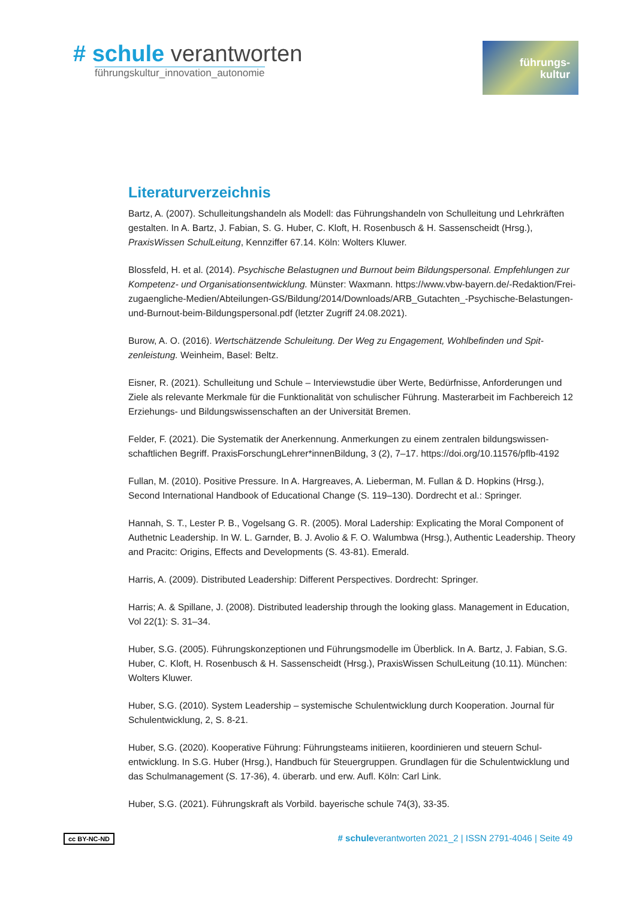# schule verantworten
führungskultur_innovation_autonomie
führungs-
kultur
Literaturverzeichnis
Bartz, A. (2007). Schulleitungshandeln als Modell: das Führungshandeln von Schulleitung und Lehr­kräften gestalten. In A. Bartz, J. Fabian, S. G. Huber, C. Kloft, H. Rosenbusch & H. Sassenscheidt (Hrsg.), PraxisWissen SchulLeitung, Kennziffer 67.14. Köln: Wolters Kluwer.
Blossfeld, H. et al. (2014). Psychische Belastugnen und Burnout beim Bildungspersonal. Empfehlungen zur Kompetenz- und Organisationsentwicklung. Münster: Waxmann. https://www.vbw-bayern.de/-Redaktion/Frei-zugaengliche-Medien/Abteilungen-GS/Bildung/2014/Downloads/ARB_Gutachten_-Psychische-Belastungen-und-Burnout-beim-Bildungspersonal.pdf (letzter Zugriff 24.08.2021).
Burow, A. O. (2016). Wertschätzende Schuleitung. Der Weg zu Engagement, Wohlbefinden und Spit­zenleistung. Weinheim, Basel: Beltz.
Eisner, R. (2021). Schulleitung und Schule – Interviewstudie über Werte, Bedürfnisse, Anforderungen und Ziele als relevante Merkmale für die Funktionalität von schulischer Führung. Masterarbeit im Fachbereich 12 Erziehungs- und Bildungswissenschaften an der Universität Bremen.
Felder, F. (2021). Die Systematik der Anerkennung. Anmerkungen zu einem zentralen bildungswissen­schaftlichen Begriff. PraxisForschungLehrer*innenBildung, 3 (2), 7–17. https://doi.org/10.11576/pflb-4192
Fullan, M. (2010). Positive Pressure. In A. Hargreaves, A. Lieberman, M. Fullan & D. Hopkins (Hrsg.), Second International Handbook of Educational Change (S. 119–130). Dordrecht et al.: Springer.
Hannah, S. T., Lester P. B., Vogelsang G. R. (2005). Moral Ladership: Explicating the Moral Component of Authetnic Leadership. In W. L. Garnder, B. J. Avolio & F. O. Walumbwa (Hrsg.), Authentic Leadership. Theory and Pracitc: Origins, Effects and Developments (S. 43-81). Emerald.
Harris, A. (2009). Distributed Leadership: Different Perspectives. Dordrecht: Springer.
Harris; A. & Spillane, J. (2008). Distributed leadership through the looking glass. Management in Education, Vol 22(1): S. 31–34.
Huber, S.G. (2005). Führungskonzeptionen und Führungsmodelle im Überblick. In A. Bartz, J. Fabian, S.G. Huber, C. Kloft, H. Rosenbusch & H. Sassenscheidt (Hrsg.), PraxisWissen SchulLeitung (10.11). München: Wolters Kluwer.
Huber, S.G. (2010). System Leadership – systemische Schulentwicklung durch Kooperation. Journal für Schulentwicklung, 2, S. 8-21.
Huber, S.G. (2020). Kooperative Führung: Führungsteams initiieren, koordinieren und steuern Schul­entwicklung. In S.G. Huber (Hrsg.), Handbuch für Steuergruppen. Grundlagen für die Schulentwicklung und das Schulmanagement (S. 17-36), 4. überarb. und erw. Aufl. Köln: Carl Link.
Huber, S.G. (2021). Führungskraft als Vorbild. bayerische schule 74(3), 33-35.
cc BY-NC-ND # schuleverantworten 2021_2 | ISSN 2791-4046 | Seite 49